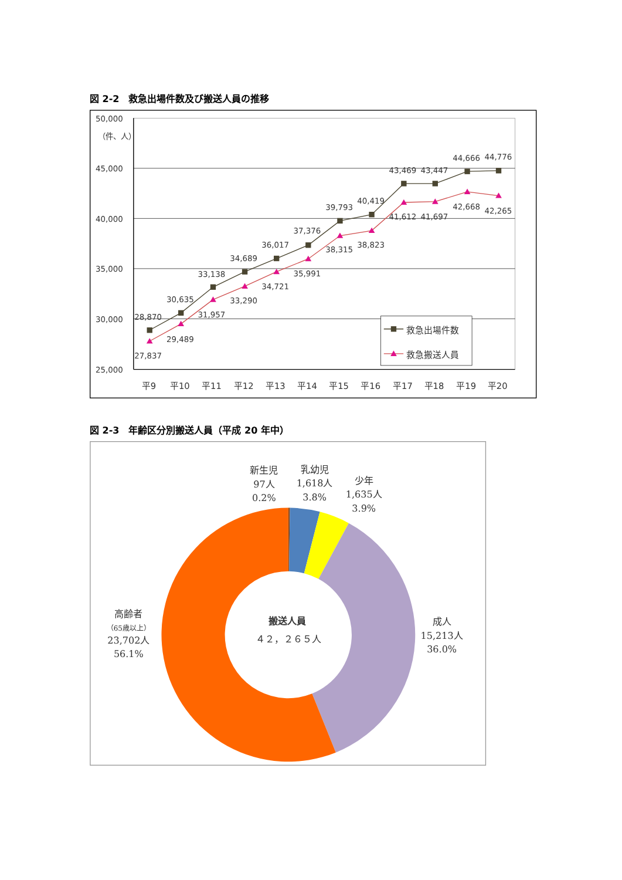図 2-2　救急出場件数及び搬送人員の推移
50,000
（件、人）
45,000
40,000
35,000
30,000
25,000
平9
平10
平11
平12
平13
平14
平15
平16
平17
平18
平19
平20
28,870
27,837
30,635
29,489
33,138
31,957
34,689
33,290
36,017
34,721
37,376
35,991
39,793
38,315
40,419
38,823
43,469
41,612
43,447
41,697
44,666
42,668
44,776
42,265
救急出場件数
救急搬送人員
図 2-3　年齢区分別搬送人員（平成 20 年中）
新生児
97人
0.2%
乳幼児
1,618人
3.8%
少年
1,635人
3.9%
成人
15,213人
36.0%
高齢者
（65歳以上）
23,702人
56.1%
搬送人員
４２，２６５人